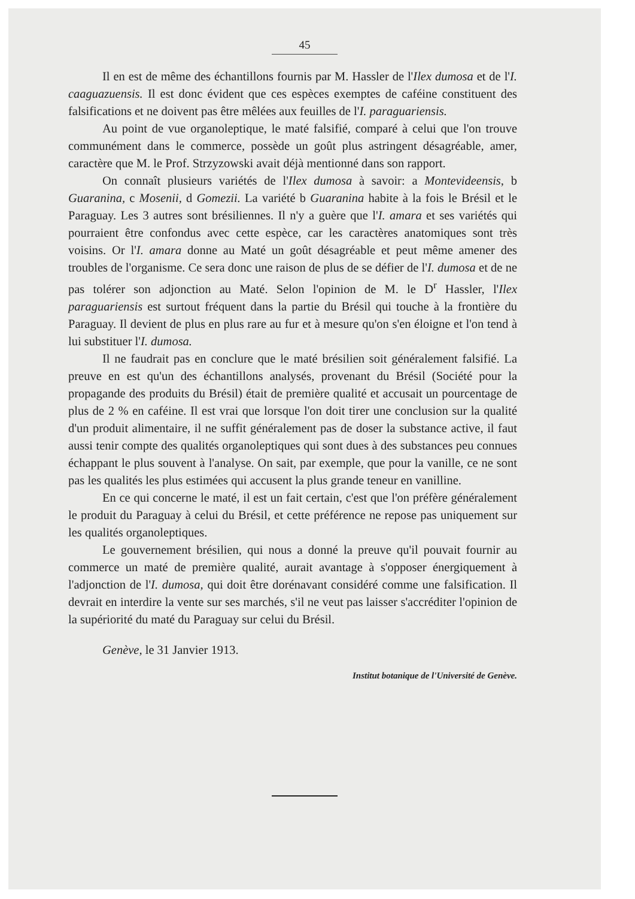45
Il en est de même des échantillons fournis par M. Hassler de l'Ilex dumosa et de l'I. caaguazuensis. Il est donc évident que ces espèces exemptes de caféine constituent des falsifications et ne doivent pas être mêlées aux feuilles de l'I. paraguariensis.
Au point de vue organoleptique, le maté falsifié, comparé à celui que l'on trouve communément dans le commerce, possède un goût plus astringent désagréable, amer, caractère que M. le Prof. Strzyzowski avait déjà mentionné dans son rapport.
On connaît plusieurs variétés de l'Ilex dumosa à savoir: a Montevideensis, b Guaranina, c Mosenii, d Gomezii. La variété b Guaranina habite à la fois le Brésil et le Paraguay. Les 3 autres sont brésiliennes. Il n'y a guère que l'I. amara et ses variétés qui pourraient être confondus avec cette espèce, car les caractères anatomiques sont très voisins. Or l'I. amara donne au Maté un goût désagréable et peut même amener des troubles de l'organisme. Ce sera donc une raison de plus de se défier de l'I. dumosa et de ne pas tolérer son adjonction au Maté. Selon l'opinion de M. le D<sup>r</sup> Hassler, l'Ilex paraguariensis est surtout fréquent dans la partie du Brésil qui touche à la frontière du Paraguay. Il devient de plus en plus rare au fur et à mesure qu'on s'en éloigne et l'on tend à lui substituer l'I. dumosa.
Il ne faudrait pas en conclure que le maté brésilien soit généralement falsifié. La preuve en est qu'un des échantillons analysés, provenant du Brésil (Société pour la propagande des produits du Brésil) était de première qualité et accusait un pourcentage de plus de 2 % en caféine. Il est vrai que lorsque l'on doit tirer une conclusion sur la qualité d'un produit alimentaire, il ne suffit généralement pas de doser la substance active, il faut aussi tenir compte des qualités organoleptiques qui sont dues à des substances peu connues échappant le plus souvent à l'analyse. On sait, par exemple, que pour la vanille, ce ne sont pas les qualités les plus estimées qui accusent la plus grande teneur en vanilline.
En ce qui concerne le maté, il est un fait certain, c'est que l'on préfère généralement le produit du Paraguay à celui du Brésil, et cette préférence ne repose pas uniquement sur les qualités organoleptiques.
Le gouvernement brésilien, qui nous a donné la preuve qu'il pouvait fournir au commerce un maté de première qualité, aurait avantage à s'opposer énergiquement à l'adjonction de l'I. dumosa, qui doit être dorénavant considéré comme une falsification. Il devrait en interdire la vente sur ses marchés, s'il ne veut pas laisser s'accréditer l'opinion de la supériorité du maté du Paraguay sur celui du Brésil.
Genève, le 31 Janvier 1913.
Institut botanique de l'Université de Genève.